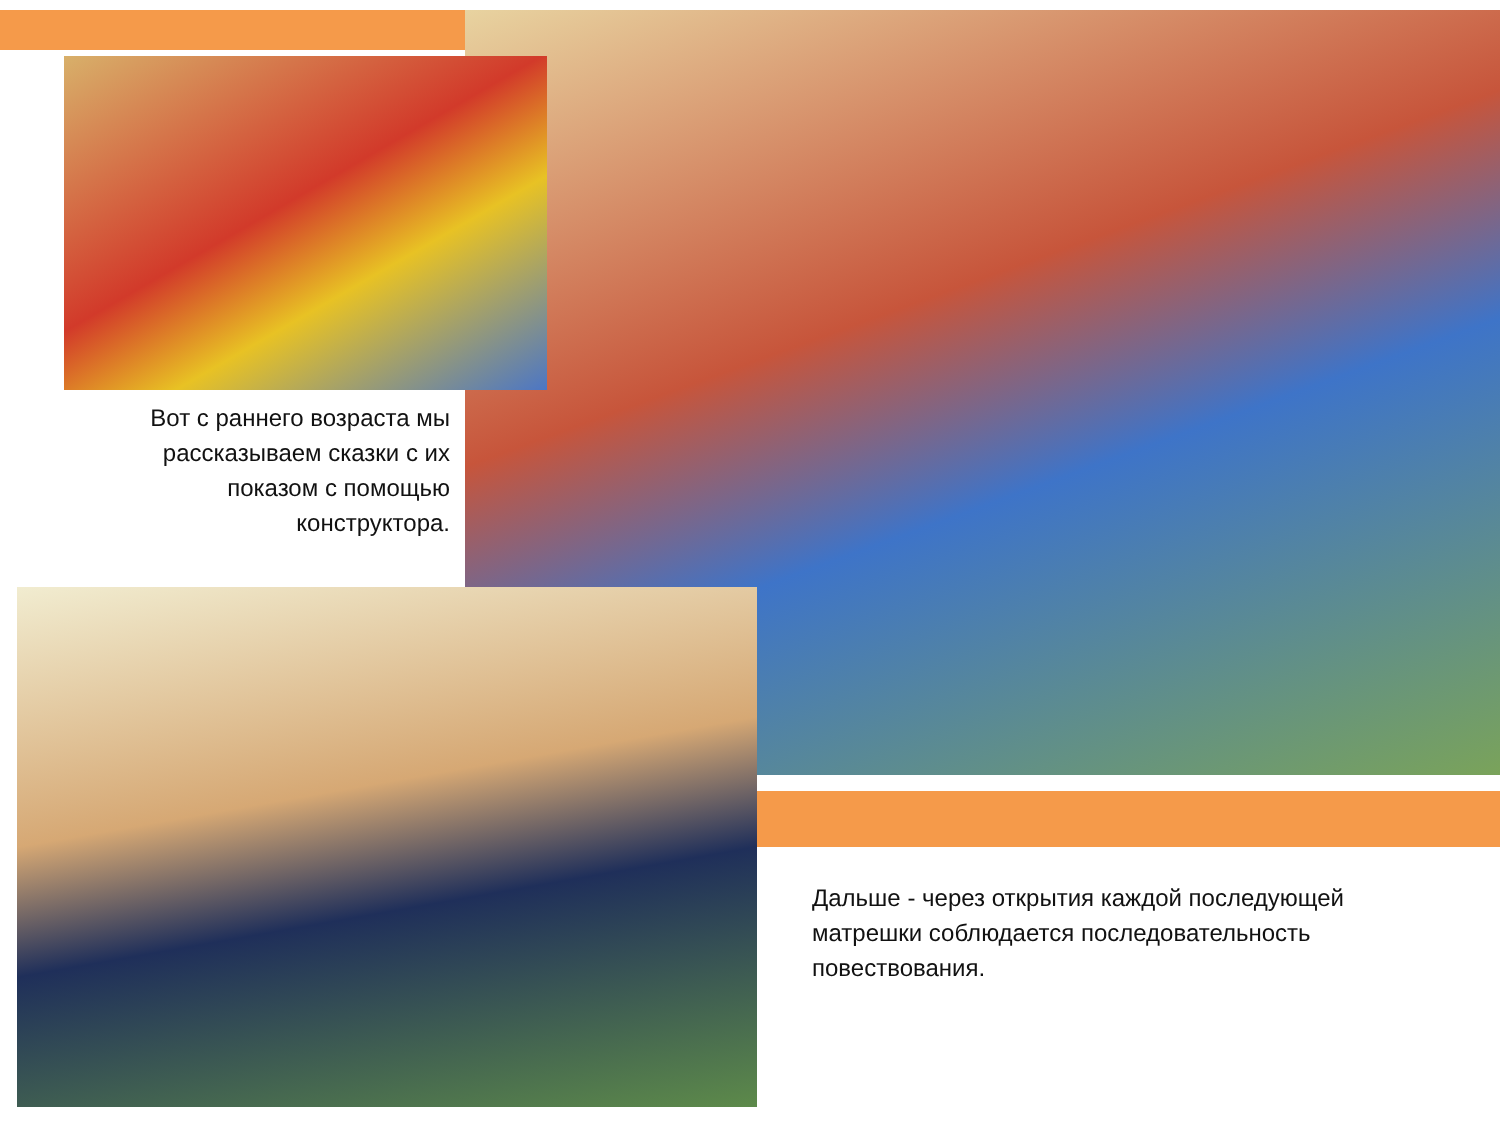Вот с раннего возраста мы рассказываем сказки с их показом с помощью конструктора.
Дальше - через открытия каждой последующей матрешки соблюдается последовательность повествования.